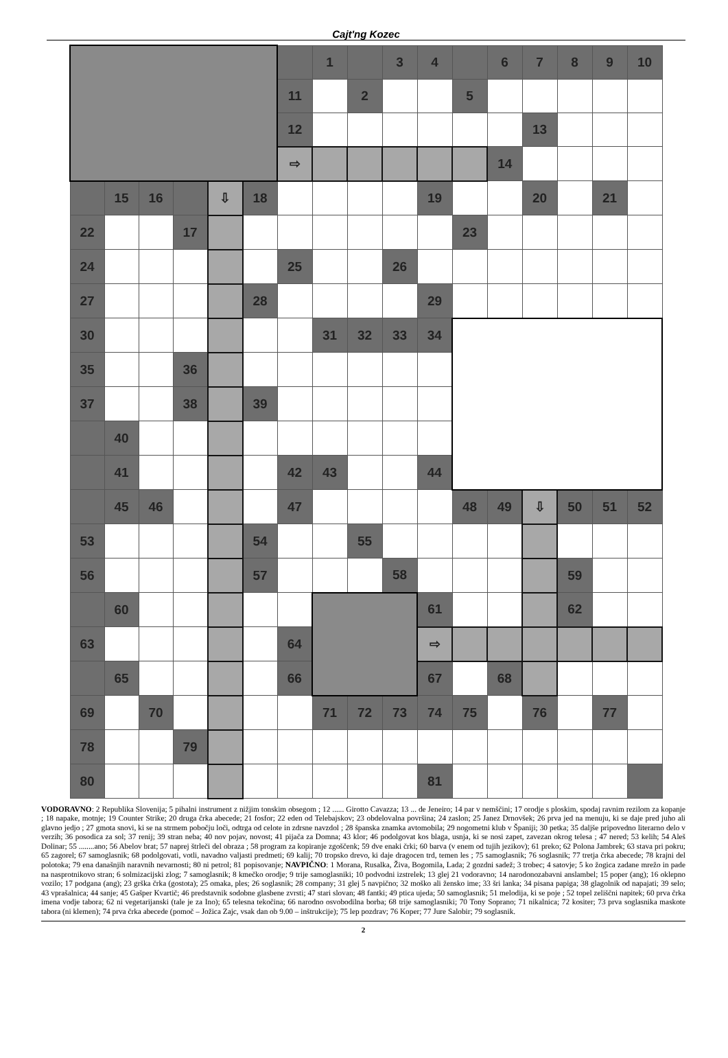Cajt'ng Kozec
| | | | | | | | 1 | | 3 | 4 | | 6 | 7 | 8 | 9 | 10 |
| | | | | | | 11 | | 2 | | | 5 | | | | | |
| | | | | | | 12 | | | | | | | 13 | | | |
| | | | | | | ⇨ | | | | | | 14 | | | | |
| | 15 | 16 | | ⇩ | 18 | | | | | 19 | | | 20 | | 21 | |
| 22 | | | 17 | | | | | | | | 23 | | | | | |
| 24 | | | | | | 25 | | | 26 | | | | | | | |
| 27 | | | | | 28 | | | | | 29 | | | | | | |
| 30 | | | | | | | 31 | 32 | 33 | 34 | | | | | | |
| 35 | | | 36 | | | | | | | | | | | | | |
| 37 | | | 38 | | 39 | | | | | | | | | | | |
| | 40 | | | | | | | | | | | | | | | |
| | 41 | | | | | 42 | 43 | | | 44 | | | | | | |
| | 45 | 46 | | | | 47 | | | | | 48 | 49 | ⇩ | 50 | 51 | 52 |
| 53 | | | | | 54 | | | 55 | | | | | | | | |
| 56 | | | | | 57 | | | | 58 | | | | | 59 | | |
| | 60 | | | | | | | | | 61 | | | | 62 | | |
| 63 | | | | | | 64 | | | | ⇨ | | | | | | |
| | 65 | | | | | 66 | | | | 67 | | 68 | | | | |
| 69 | | 70 | | | | | 71 | 72 | 73 | 74 | 75 | | 76 | | 77 | |
| 78 | | | 79 | | | | | | | | | | | | | |
| 80 | | | | | | | | | | 81 | | | | | | |
VODORAVNO: 2 Republika Slovenija; 5 pihalni instrument z nižjim tonskim obsegom ; 12 ...... Girotto Cavazza; 13 ... de Jeneiro; 14 par v nemščini; 17 orodje s ploskim, spodaj ravnim rezilom za kopanje ; 18 napake, motnje; 19 Counter Strike; 20 druga črka abecede; 21 fosfor; 22 eden od Telebajskov; 23 obdelovalna površina; 24 zaslon; 25 Janez Drnovšek; 26 prva jed na menuju, ki se daje pred juho ali glavno jedjo ; 27 gmota snovi, ki se na strmem pobočju loči, odtrga od celote in zdrsne navzdol ; 28 španska znamka avtomobila; 29 nogometni klub v Španiji; 30 petka; 35 daljše pripovedno literarno delo v verzih; 36 posodica za sol; 37 renij; 39 stran neba; 40 nov pojav, novost; 41 pijača za Domna; 43 klor; 46 podolgovat kos blaga, usnja, ki se nosi zapet, zavezan okrog telesa ; 47 nered; 53 kelih; 54 Aleš Dolinar; 55 ........ano; 56 Abelov brat; 57 naprej štrleči del obraza ; 58 program za kopiranje zgoščenk; 59 dve enaki črki; 60 barva (v enem od tujih jezikov); 61 preko; 62 Polona Jambrek; 63 stava pri pokru; 65 zagorel; 67 samoglasnik; 68 podolgovati, votli, navadno valjasti predmeti; 69 kalij; 70 tropsko drevo, ki daje dragocen trd, temen les ; 75 samoglasnik; 76 soglasnik; 77 tretja črka abecede; 78 krajni del polotoka; 79 ena današnjih naravnih nevarnosti; 80 ni petrol; 81 popisovanje; NAVPIČNO: 1 Morana, Rusalka, Živa, Bogomila, Lada; 2 gozdni sadež; 3 trobec; 4 satovje; 5 ko žogica zadane mrežo in pade na nasprotnikovo stran; 6 solmizacijski zlog; 7 samoglasnik; 8 kmečko orodje; 9 trije samoglasniki; 10 podvodni izstrelek; 13 glej 21 vodoravno; 14 narodonozabavni anslambel; 15 poper (ang); 16 oklepno vozilo; 17 podgana (ang); 23 grška črka (gostota); 25 omaka, ples; 26 soglasnik; 28 company; 31 glej 5 navpično; 32 moško ali žensko ime; 33 šri lanka; 34 pisana papiga; 38 glagolnik od napajati; 39 selo; 43 vprašalnica; 44 sanje; 45 Gašper Kvartič; 46 predstavnik sodobne glasbene zvrsti; 47 stari slovan; 48 fantki; 49 ptica ujeda; 50 samoglasnik; 51 melodija, ki se poje ; 52 topel zeliščni napitek; 60 prva črka imena vodje tabora; 62 ni vegetarijanski (tale je za Ino); 65 telesna tekočina; 66 narodno osvobodilna borba; 68 trije samoglasniki; 70 Tony Soprano; 71 nikalnica; 72 kositer; 73 prva soglasnika maskote tabora (ni klemen); 74 prva črka abecede (pomoč – Jožica Zajc, vsak dan ob 9.00 – inštrukcije); 75 lep pozdrav; 76 Koper; 77 Jure Salobir; 79 soglasnik.
2